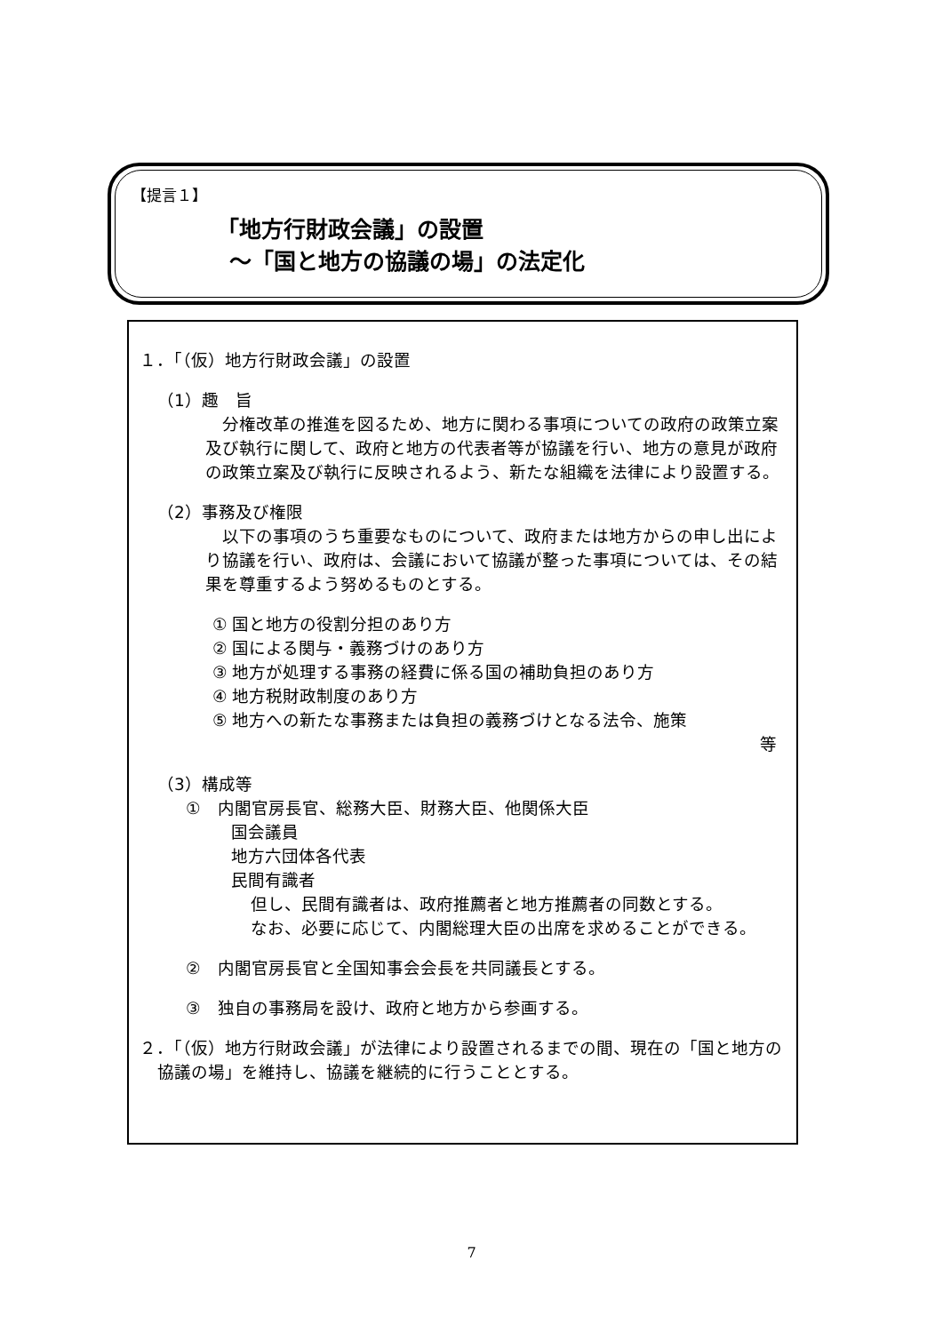【提言１】
「地方行財政会議」の設置
～「国と地方の協議の場」の法定化
１．「（仮）地方行財政会議」の設置
（1）趣　旨
　分権改革の推進を図るため、地方に関わる事項についての政府の政策立案及び執行に関して、政府と地方の代表者等が協議を行い、地方の意見が政府の政策立案及び執行に反映されるよう、新たな組織を法律により設置する。
（2）事務及び権限
　以下の事項のうち重要なものについて、政府または地方からの申し出により協議を行い、政府は、会議において協議が整った事項については、その結果を尊重するよう努めるものとする。
① 国と地方の役割分担のあり方
② 国による関与・義務づけのあり方
③ 地方が処理する事務の経費に係る国の補助負担のあり方
④ 地方税財政制度のあり方
⑤ 地方への新たな事務または負担の義務づけとなる法令、施策
等
（3）構成等
①　内閣官房長官、総務大臣、財務大臣、他関係大臣
国会議員
地方六団体各代表
民間有識者
但し、民間有識者は、政府推薦者と地方推薦者の同数とする。
なお、必要に応じて、内閣総理大臣の出席を求めることができる。
②　内閣官房長官と全国知事会会長を共同議長とする。
③　独自の事務局を設け、政府と地方から参画する。
２．「（仮）地方行財政会議」が法律により設置されるまでの間、現在の「国と地方の協議の場」を維持し、協議を継続的に行うこととする。
7